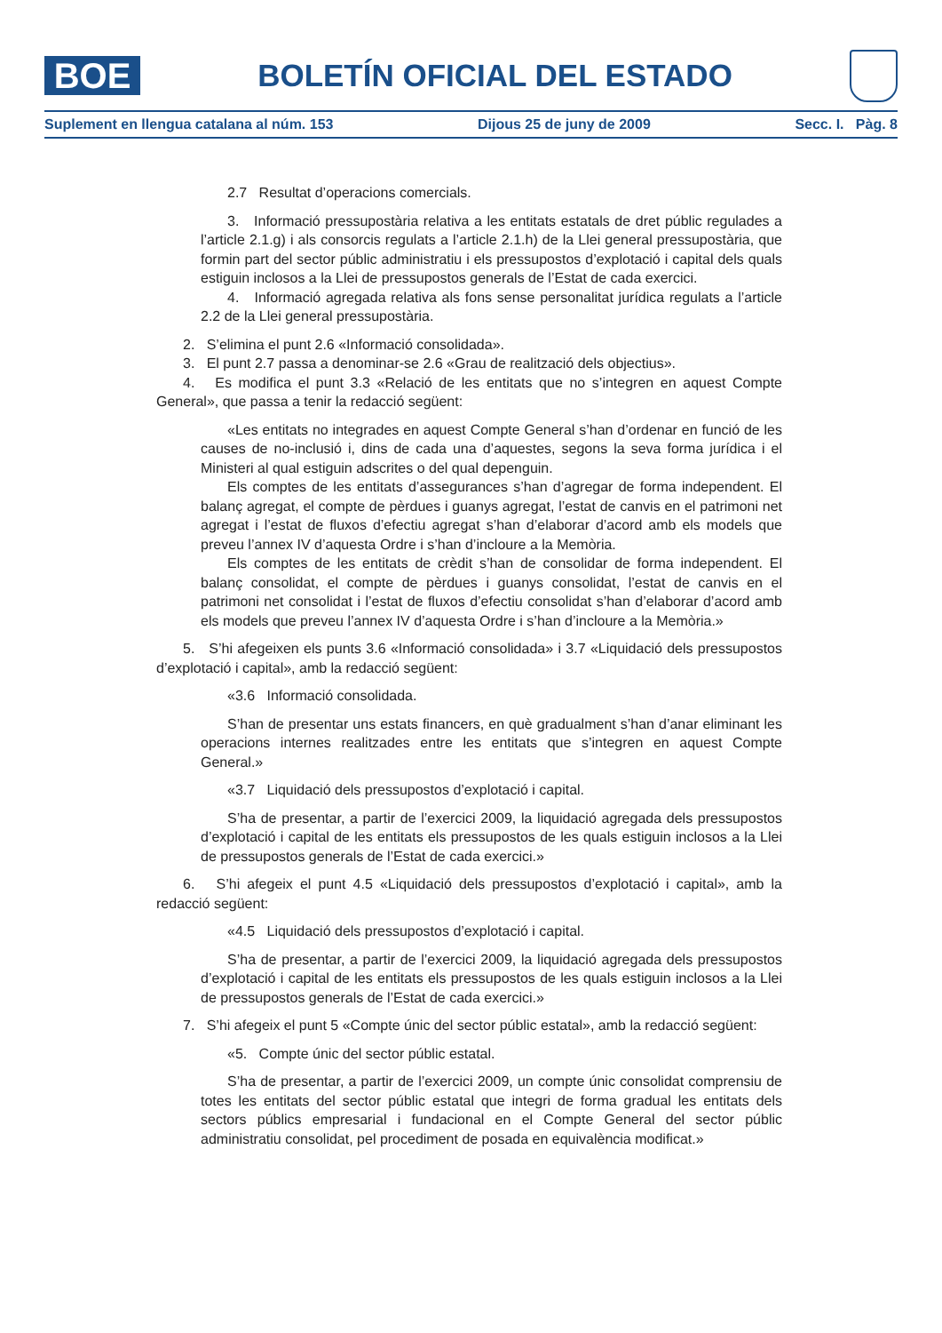BOE
BOLETÍN OFICIAL DEL ESTADO
Suplement en llengua catalana al núm. 153 Dijous 25 de juny de 2009 Secc. I. Pàg. 8
2.7 Resultat d’operacions comercials.
3. Informació pressupostària relativa a les entitats estatals de dret públic regulades a l’article 2.1.g) i als consorcis regulats a l’article 2.1.h) de la Llei general pressupostària, que formin part del sector públic administratiu i els pressupostos d’explotació i capital dels quals estiguin inclosos a la Llei de pressupostos generals de l’Estat de cada exercici.
4. Informació agregada relativa als fons sense personalitat jurídica regulats a l’article 2.2 de la Llei general pressupostària.
2. S’elimina el punt 2.6 «Informació consolidada».
3. El punt 2.7 passa a denominar-se 2.6 «Grau de realització dels objectius».
4. Es modifica el punt 3.3 «Relació de les entitats que no s’integren en aquest Compte General», que passa a tenir la redacció següent:
«Les entitats no integrades en aquest Compte General s’han d’ordenar en funció de les causes de no-inclusió i, dins de cada una d’aquestes, segons la seva forma jurídica i el Ministeri al qual estiguin adscrites o del qual depenguin.
Els comptes de les entitats d’assegurances s’han d’agregar de forma independent. El balanç agregat, el compte de pèrdues i guanys agregat, l’estat de canvis en el patrimoni net agregat i l’estat de fluxos d’efectiu agregat s’han d’elaborar d’acord amb els models que preveu l’annex IV d’aquesta Ordre i s’han d’incloure a la Memòria.
Els comptes de les entitats de crèdit s’han de consolidar de forma independent. El balanç consolidat, el compte de pèrdues i guanys consolidat, l’estat de canvis en el patrimoni net consolidat i l’estat de fluxos d’efectiu consolidat s’han d’elaborar d’acord amb els models que preveu l’annex IV d’aquesta Ordre i s’han d’incloure a la Memòria.»
5. S’hi afegeixen els punts 3.6 «Informació consolidada» i 3.7 «Liquidació dels pressupostos d’explotació i capital», amb la redacció següent:
«3.6 Informació consolidada.
S’han de presentar uns estats financers, en què gradualment s’han d’anar eliminant les operacions internes realitzades entre les entitats que s’integren en aquest Compte General.»
«3.7 Liquidació dels pressupostos d’explotació i capital.
S’ha de presentar, a partir de l’exercici 2009, la liquidació agregada dels pressupostos d’explotació i capital de les entitats els pressupostos de les quals estiguin inclosos a la Llei de pressupostos generals de l’Estat de cada exercici.»
6. S’hi afegeix el punt 4.5 «Liquidació dels pressupostos d’explotació i capital», amb la redacció següent:
«4.5 Liquidació dels pressupostos d’explotació i capital.
S’ha de presentar, a partir de l’exercici 2009, la liquidació agregada dels pressupostos d’explotació i capital de les entitats els pressupostos de les quals estiguin inclosos a la Llei de pressupostos generals de l’Estat de cada exercici.»
7. S’hi afegeix el punt 5 «Compte únic del sector públic estatal», amb la redacció següent:
«5. Compte únic del sector públic estatal.
S’ha de presentar, a partir de l’exercici 2009, un compte únic consolidat comprensiu de totes les entitats del sector públic estatal que integri de forma gradual les entitats dels sectors públics empresarial i fundacional en el Compte General del sector públic administratiu consolidat, pel procediment de posada en equivalència modificat.»